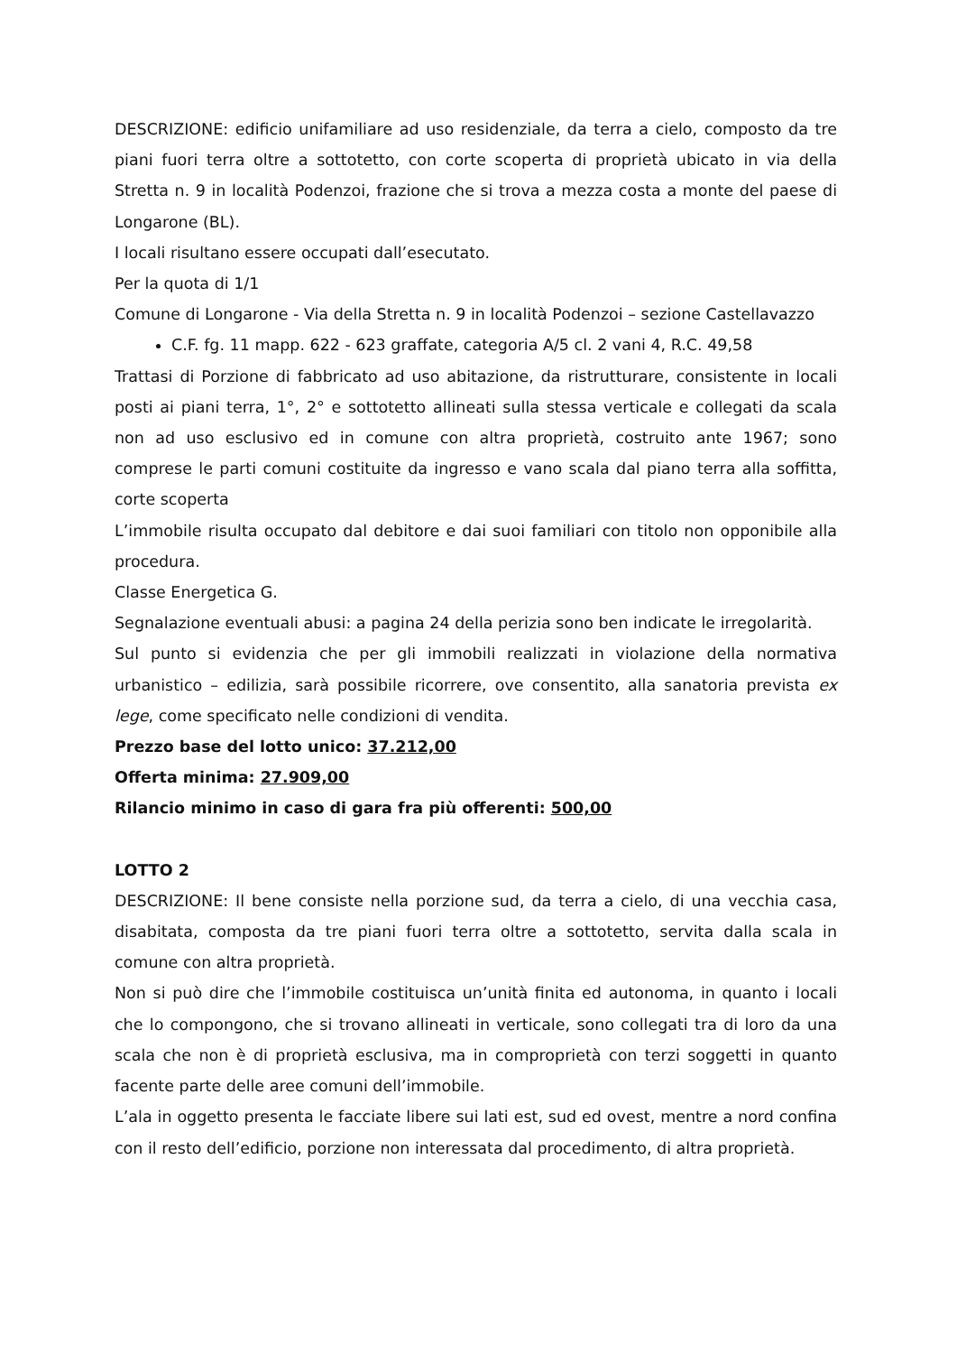DESCRIZIONE: edificio unifamiliare ad uso residenziale, da terra a cielo, composto da tre piani fuori terra oltre a sottotetto, con corte scoperta di proprietà ubicato in via della Stretta n. 9 in località Podenzoi, frazione che si trova a mezza costa a monte del paese di Longarone (BL).
I locali risultano essere occupati dall’esecutato.
Per la quota di 1/1
Comune di Longarone - Via della Stretta n. 9 in località Podenzoi – sezione Castellavazzo
C.F. fg. 11 mapp. 622 - 623 graffate, categoria A/5 cl. 2 vani 4, R.C. 49,58
Trattasi di Porzione di fabbricato ad uso abitazione, da ristrutturare, consistente in locali posti ai piani terra, 1°, 2° e sottotetto allineati sulla stessa verticale e collegati da scala non ad uso esclusivo ed in comune con altra proprietà, costruito ante 1967; sono comprese le parti comuni costituite da ingresso e vano scala dal piano terra alla soffitta, corte scoperta
L’immobile risulta occupato dal debitore e dai suoi familiari con titolo non opponibile alla procedura.
Classe Energetica G.
Segnalazione eventuali abusi: a pagina 24 della perizia sono ben indicate le irregolarità.
Sul punto si evidenzia che per gli immobili realizzati in violazione della normativa urbanistico – edilizia, sarà possibile ricorrere, ove consentito, alla sanatoria prevista ex lege, come specificato nelle condizioni di vendita.
Prezzo base del lotto unico: 37.212,00
Offerta minima: 27.909,00
Rilancio minimo in caso di gara fra più offerenti: 500,00
LOTTO 2
DESCRIZIONE: Il bene consiste nella porzione sud, da terra a cielo, di una vecchia casa, disabitata, composta da tre piani fuori terra oltre a sottotetto, servita dalla scala in comune con altra proprietà.
Non si può dire che l’immobile costituisca un’unità finita ed autonoma, in quanto i locali che lo compongono, che si trovano allineati in verticale, sono collegati tra di loro da una scala che non è di proprietà esclusiva, ma in comproprietà con terzi soggetti in quanto facente parte delle aree comuni dell’immobile.
L’ala in oggetto presenta le facciate libere sui lati est, sud ed ovest, mentre a nord confina con il resto dell’edificio, porzione non interessata dal procedimento, di altra proprietà.